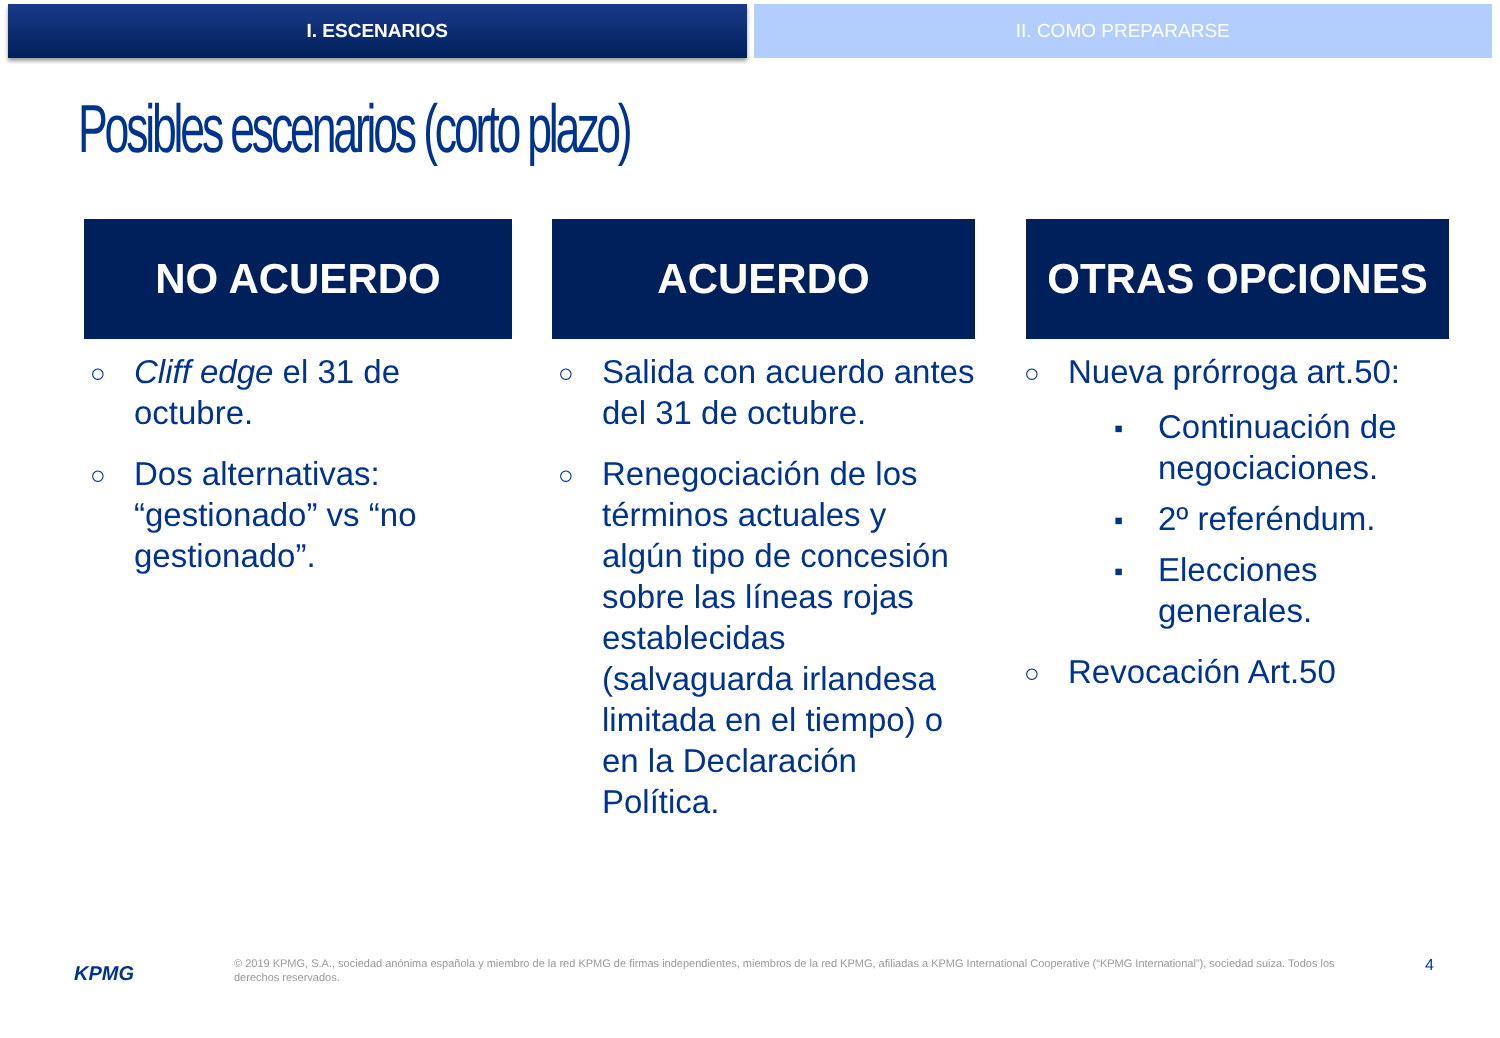I. ESCENARIOS II. COMO PREPARARSE
Posibles escenarios (corto plazo)
NO ACUERDO
○ Cliff edge el 31 de octubre.
○ Dos alternativas: “gestionado” vs “no gestionado”.
ACUERDO
○ Salida con acuerdo antes del 31 de octubre.
○ Renegociación de los términos actuales y algún tipo de concesión sobre las líneas rojas establecidas (salvaguarda irlandesa limitada en el tiempo) o en la Declaración Política.
OTRAS OPCIONES
○ Nueva prórroga art.50:
▪ Continuación de negociaciones.
▪ 2º referéndum.
▪ Elecciones generales.
○ Revocación Art.50
KPMG
© 2019 KPMG, S.A., sociedad anónima española y miembro de la red KPMG de firmas independientes, miembros de la red KPMG, afiliadas a KPMG International Cooperative (“KPMG International”), sociedad suiza. Todos los derechos reservados.
4